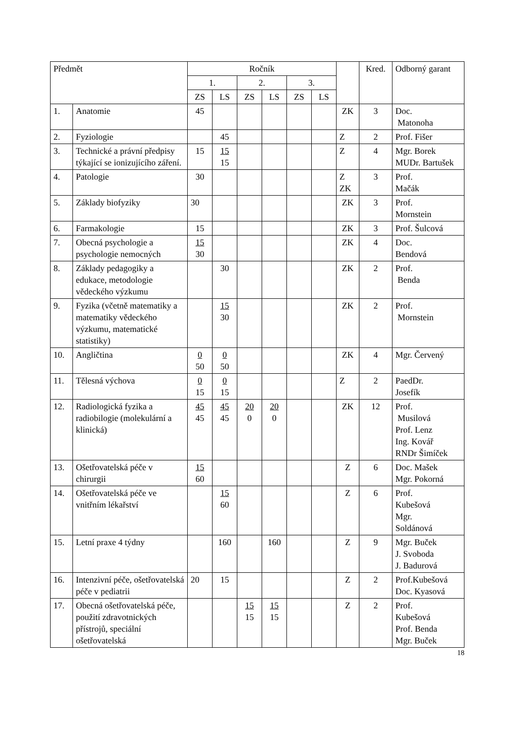| Předmět | | Ročník | | | | | | | Kred. | Odborný garant |
| --- | --- | --- | --- | --- | --- | --- | --- | --- | --- | --- |
| | | 1. | | 2. | | 3. | | | | |
| | | ZS | LS | ZS | LS | ZS | LS | | | |
| 1. | Anatomie | 45 | | | | | | ZK | 3 | Doc. Matonoha |
| 2. | Fyziologie | | 45 | | | | | Z | 2 | Prof. Fišer |
| 3. | Technické a právní předpisy týkající se ionizujícího záření. | 15 | 15 15 | | | | | Z | 4 | Mgr. Borek MUDr. Bartušek |
| 4. | Patologie | 30 | | | | | | Z ZK | 3 | Prof. Mačák |
| 5. | Základy biofyziky | 30 | | | | | | ZK | 3 | Prof. Mornstein |
| 6. | Farmakologie | 15 | | | | | | ZK | 3 | Prof. Šulcová |
| 7. | Obecná psychologie a psychologie nemocných | 15 30 | | | | | | ZK | 4 | Doc. Bendová |
| 8. | Základy pedagogiky a edukace, metodologie vědeckého výzkumu | | 30 | | | | | ZK | 2 | Prof. Benda |
| 9. | Fyzika (včetně matematiky a matematiky vědeckého výzkumu, matematické statistiky) | | 15 30 | | | | | ZK | 2 | Prof. Mornstein |
| 10. | Angličtina | 0 50 | 0 50 | | | | | ZK | 4 | Mgr. Červený |
| 11. | Tělesná výchova | 0 15 | 0 15 | | | | | Z | 2 | PaedDr. Josefík |
| 12. | Radiologická fyzika a radiobilogie (molekulární a klinická) | 45 45 | 45 45 | 20 0 | 20 0 | | | ZK | 12 | Prof. Musilová Prof. Lenz Ing. Kovář RNDr Šimíček |
| 13. | Ošetřovatelská péče v chirurgii | 15 60 | | | | | | Z | 6 | Doc. Mašek Mgr. Pokorná |
| 14. | Ošetřovatelská péče ve vnitřním lékařství | | 15 60 | | | | | Z | 6 | Prof. Kubešová Mgr. Soldánová |
| 15. | Letní praxe 4 týdny | | 160 | | 160 | | | Z | 9 | Mgr. Buček J. Svoboda J. Badurová |
| 16. | Intenzivní péče, ošetřovatelská péče v pediatrii | 20 | 15 | | | | | Z | 2 | Prof.Kubešová Doc. Kyasová |
| 17. | Obecná ošetřovatelská péče, použití zdravotnických přístrojů, speciální ošetřovatelská | | | 15 15 | 15 15 | | | Z | 2 | Prof. Kubešová Prof. Benda Mgr. Buček |
18